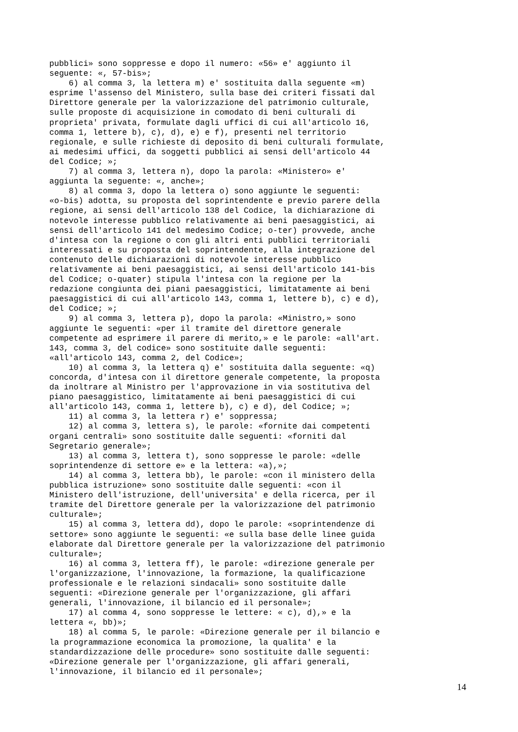pubblici» sono soppresse e dopo il numero: «56» e' aggiunto il seguente: «, 57-bis»; 6) al comma 3, la lettera m) e' sostituita dalla seguente «m) esprime l'assenso del Ministero, sulla base dei criteri fissati dal Direttore generale per la valorizzazione del patrimonio culturale, sulle proposte di acquisizione in comodato di beni culturali di proprieta' privata, formulate dagli uffici di cui all'articolo 16, comma 1, lettere b), c), d), e) e f), presenti nel territorio regionale, e sulle richieste di deposito di beni culturali formulate, ai medesimi uffici, da soggetti pubblici ai sensi dell'articolo 44 del Codice; »; 7) al comma 3, lettera n), dopo la parola: «Ministero» e' aggiunta la seguente: «, anche»; 8) al comma 3, dopo la lettera o) sono aggiunte le seguenti: «o-bis) adotta, su proposta del soprintendente e previo parere della regione, ai sensi dell'articolo 138 del Codice, la dichiarazione di notevole interesse pubblico relativamente ai beni paesaggistici, ai sensi dell'articolo 141 del medesimo Codice; o-ter) provvede, anche d'intesa con la regione o con gli altri enti pubblici territoriali interessati e su proposta del soprintendente, alla integrazione del contenuto delle dichiarazioni di notevole interesse pubblico relativamente ai beni paesaggistici, ai sensi dell'articolo 141-bis del Codice; o-quater) stipula l'intesa con la regione per la redazione congiunta dei piani paesaggistici, limitatamente ai beni paesaggistici di cui all'articolo 143, comma 1, lettere b), c) e d), del Codice; »; 9) al comma 3, lettera p), dopo la parola: «Ministro,» sono aggiunte le seguenti: «per il tramite del direttore generale competente ad esprimere il parere di merito,» e le parole: «all'art. 143, comma 3, del codice» sono sostituite dalle seguenti: «all'articolo 143, comma 2, del Codice»; 10) al comma 3, la lettera q) e' sostituita dalla seguente: «q) concorda, d'intesa con il direttore generale competente, la proposta da inoltrare al Ministro per l'approvazione in via sostitutiva del piano paesaggistico, limitatamente ai beni paesaggistici di cui all'articolo 143, comma 1, lettere b), c) e d), del Codice; »; 11) al comma 3, la lettera r) e' soppressa; 12) al comma 3, lettera s), le parole: «fornite dai competenti organi centrali» sono sostituite dalle seguenti: «forniti dal Segretario generale»; 13) al comma 3, lettera t), sono soppresse le parole: «delle soprintendenze di settore e» e la lettera: «a),»; 14) al comma 3, lettera bb), le parole: «con il ministero della pubblica istruzione» sono sostituite dalle seguenti: «con il Ministero dell'istruzione, dell'universita' e della ricerca, per il tramite del Direttore generale per la valorizzazione del patrimonio culturale»; 15) al comma 3, lettera dd), dopo le parole: «soprintendenze di settore» sono aggiunte le seguenti: «e sulla base delle linee guida elaborate dal Direttore generale per la valorizzazione del patrimonio culturale»; 16) al comma 3, lettera ff), le parole: «direzione generale per l'organizzazione, l'innovazione, la formazione, la qualificazione professionale e le relazioni sindacali» sono sostituite dalle seguenti: «Direzione generale per l'organizzazione, gli affari generali, l'innovazione, il bilancio ed il personale»; 17) al comma 4, sono soppresse le lettere: « c), d),» e la lettera «, bb)»; 18) al comma 5, le parole: «Direzione generale per il bilancio e la programmazione economica la promozione, la qualita' e la standardizzazione delle procedure» sono sostituite dalle seguenti: «Direzione generale per l'organizzazione, gli affari generali, l'innovazione, il bilancio ed il personale»;
14